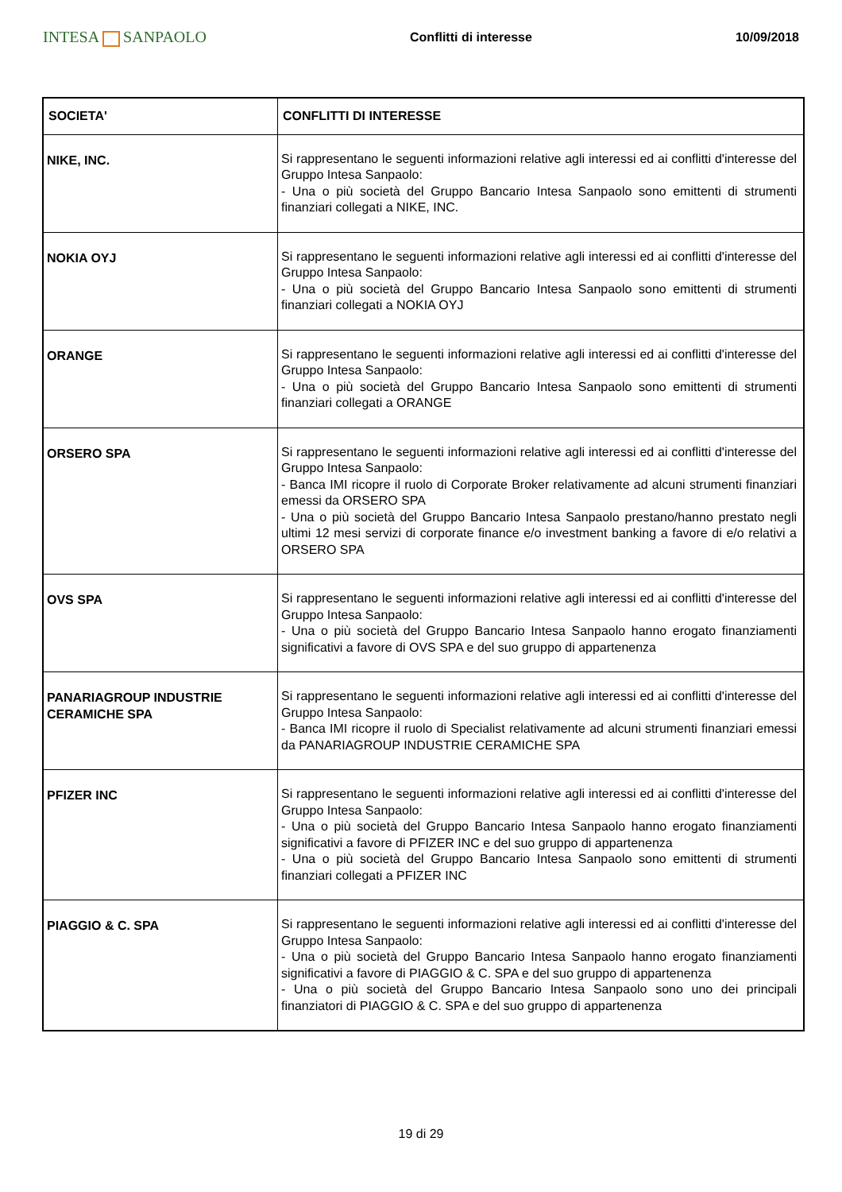INTESA SANPAOLO
Conflitti di interesse 10/09/2018
| SOCIETA' | CONFLITTI DI INTERESSE |
| --- | --- |
| NIKE, INC. | Si rappresentano le seguenti informazioni relative agli interessi ed ai conflitti d'interesse del Gruppo Intesa Sanpaolo: - Una o più società del Gruppo Bancario Intesa Sanpaolo sono emittenti di strumenti finanziari collegati a NIKE, INC. |
| NOKIA OYJ | Si rappresentano le seguenti informazioni relative agli interessi ed ai conflitti d'interesse del Gruppo Intesa Sanpaolo: - Una o più società del Gruppo Bancario Intesa Sanpaolo sono emittenti di strumenti finanziari collegati a NOKIA OYJ |
| ORANGE | Si rappresentano le seguenti informazioni relative agli interessi ed ai conflitti d'interesse del Gruppo Intesa Sanpaolo: - Una o più società del Gruppo Bancario Intesa Sanpaolo sono emittenti di strumenti finanziari collegati a ORANGE |
| ORSERO SPA | Si rappresentano le seguenti informazioni relative agli interessi ed ai conflitti d'interesse del Gruppo Intesa Sanpaolo: - Banca IMI ricopre il ruolo di Corporate Broker relativamente ad alcuni strumenti finanziari emessi da ORSERO SPA - Una o più società del Gruppo Bancario Intesa Sanpaolo prestano/hanno prestato negli ultimi 12 mesi servizi di corporate finance e/o investment banking a favore di e/o relativi a ORSERO SPA |
| OVS SPA | Si rappresentano le seguenti informazioni relative agli interessi ed ai conflitti d'interesse del Gruppo Intesa Sanpaolo: - Una o più società del Gruppo Bancario Intesa Sanpaolo hanno erogato finanziamenti significativi a favore di OVS SPA e del suo gruppo di appartenenza |
| PANARIAGROUP INDUSTRIE CERAMICHE SPA | Si rappresentano le seguenti informazioni relative agli interessi ed ai conflitti d'interesse del Gruppo Intesa Sanpaolo: - Banca IMI ricopre il ruolo di Specialist relativamente ad alcuni strumenti finanziari emessi da PANARIAGROUP INDUSTRIE CERAMICHE SPA |
| PFIZER INC | Si rappresentano le seguenti informazioni relative agli interessi ed ai conflitti d'interesse del Gruppo Intesa Sanpaolo: - Una o più società del Gruppo Bancario Intesa Sanpaolo hanno erogato finanziamenti significativi a favore di PFIZER INC e del suo gruppo di appartenenza - Una o più società del Gruppo Bancario Intesa Sanpaolo sono emittenti di strumenti finanziari collegati a PFIZER INC |
| PIAGGIO & C. SPA | Si rappresentano le seguenti informazioni relative agli interessi ed ai conflitti d'interesse del Gruppo Intesa Sanpaolo: - Una o più società del Gruppo Bancario Intesa Sanpaolo hanno erogato finanziamenti significativi a favore di PIAGGIO & C. SPA e del suo gruppo di appartenenza - Una o più società del Gruppo Bancario Intesa Sanpaolo sono uno dei principali finanziatori di PIAGGIO & C. SPA e del suo gruppo di appartenenza |
19 di 29